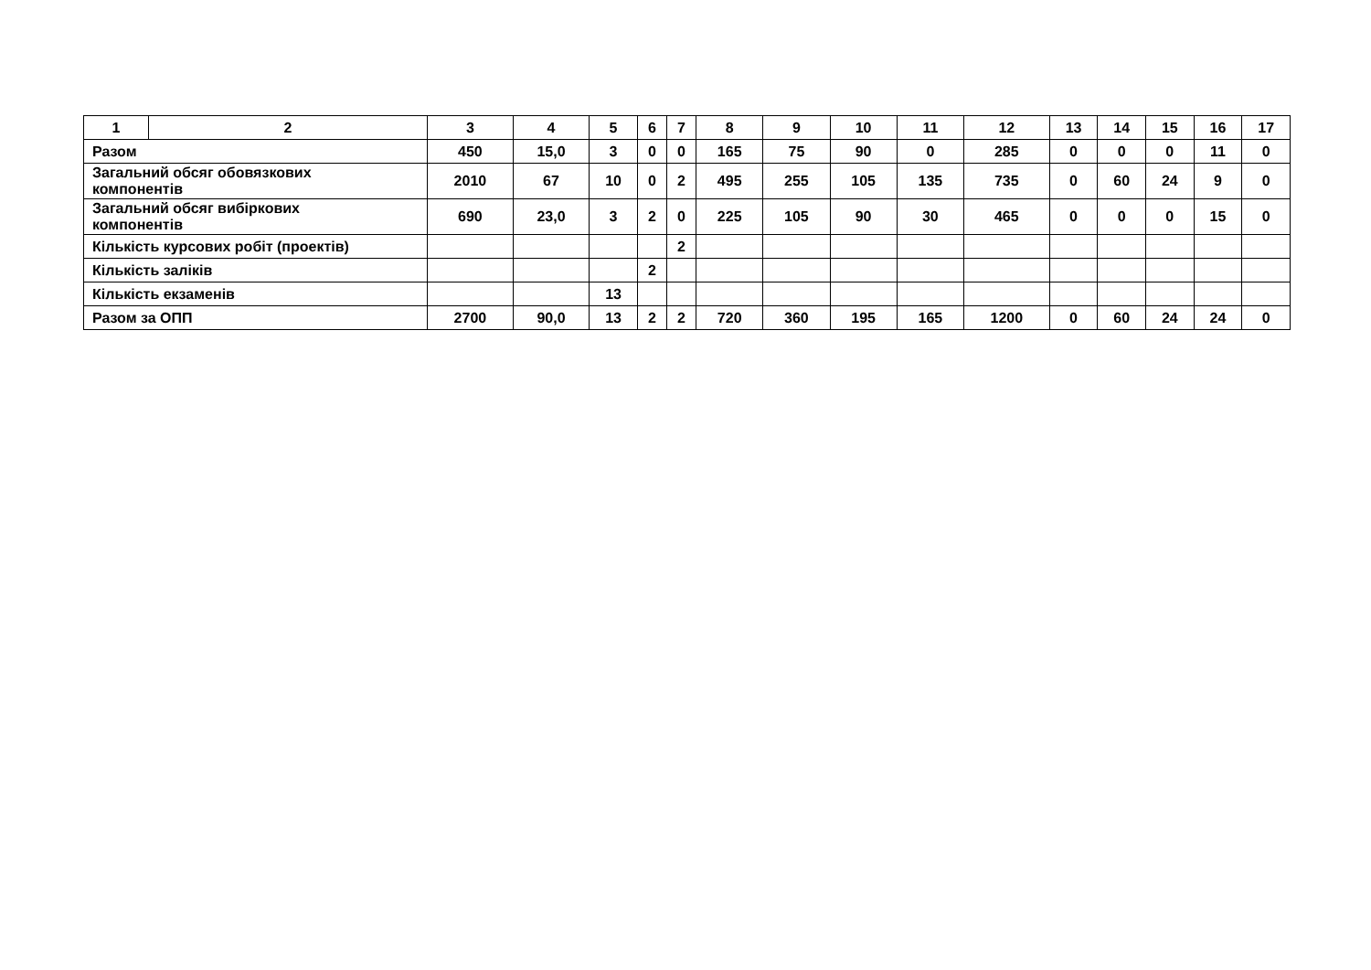| 1 | 2 | 3 | 4 | 5 | 6 | 7 | 8 | 9 | 10 | 11 | 12 | 13 | 14 | 15 | 16 | 17 |
| --- | --- | --- | --- | --- | --- | --- | --- | --- | --- | --- | --- | --- | --- | --- | --- | --- |
| Разом | | 450 | 15,0 | 3 | 0 | 0 | 165 | 75 | 90 | 0 | 285 | 0 | 0 | 0 | 11 | 0 |
| Загальний обсяг обовязкових компонентів | | 2010 | 67 | 10 | 0 | 2 | 495 | 255 | 105 | 135 | 735 | 0 | 60 | 24 | 9 | 0 |
| Загальний обсяг вибіркових компонентів | | 690 | 23,0 | 3 | 2 | 0 | 225 | 105 | 90 | 30 | 465 | 0 | 0 | 0 | 15 | 0 |
| Кількість курсових робіт (проектів) | | | | | | 2 | | | | | | | | | | |
| Кількість заліків | | | | | 2 | | | | | | | | | | | |
| Кількість екзаменів | | | | 13 | | | | | | | | | | | | |
| Разом за ОПП | | 2700 | 90,0 | 13 | 2 | 2 | 720 | 360 | 195 | 165 | 1200 | 0 | 60 | 24 | 24 | 0 |